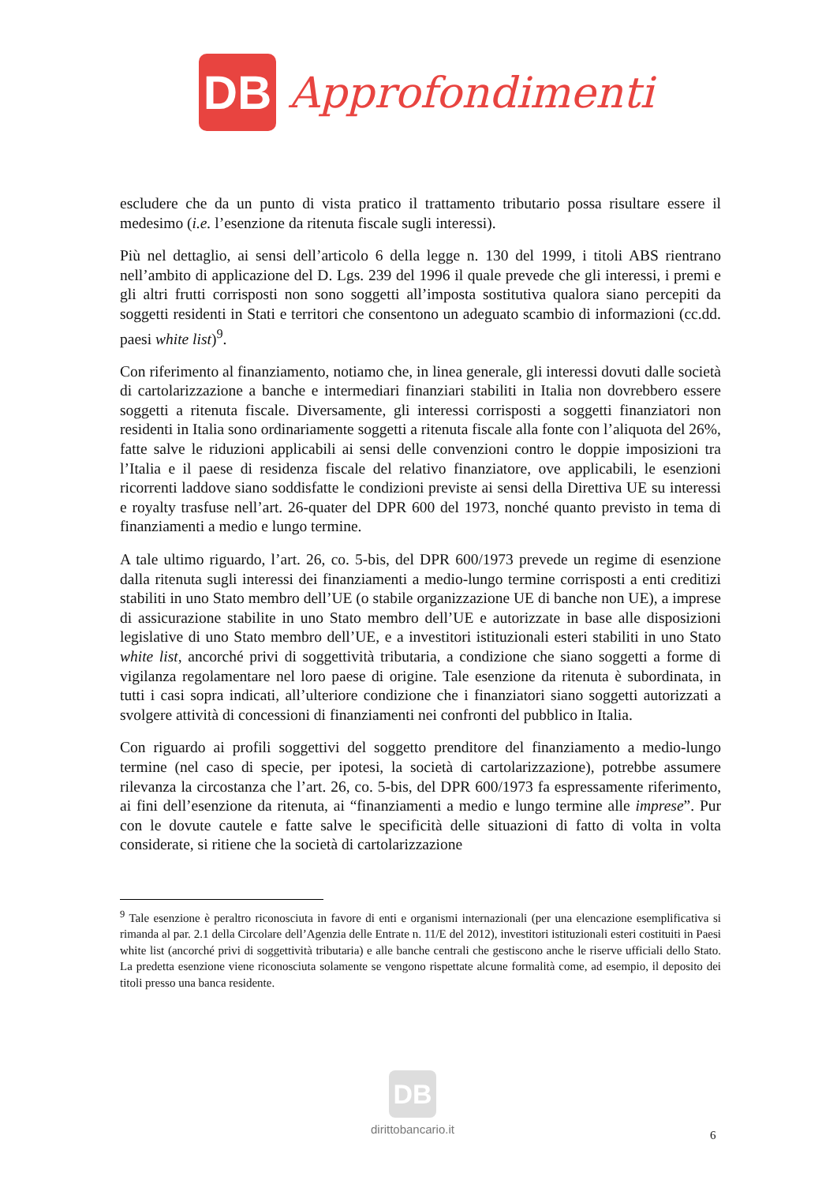DB
Approfondimenti
escludere che da un punto di vista pratico il trattamento tributario possa risultare essere il medesimo (i.e. l’esenzione da ritenuta fiscale sugli interessi).
Più nel dettaglio, ai sensi dell’articolo 6 della legge n. 130 del 1999, i titoli ABS rientrano nell’ambito di applicazione del D. Lgs. 239 del 1996 il quale prevede che gli interessi, i premi e gli altri frutti corrisposti non sono soggetti all’imposta sostitutiva qualora siano percepiti da soggetti residenti in Stati e territori che consentono un adeguato scambio di informazioni (cc.dd. paesi white list)<sup>9</sup>.
Con riferimento al finanziamento, notiamo che, in linea generale, gli interessi dovuti dalle società di cartolarizzazione a banche e intermediari finanziari stabiliti in Italia non dovrebbero essere soggetti a ritenuta fiscale. Diversamente, gli interessi corrisposti a soggetti finanziatori non residenti in Italia sono ordinariamente soggetti a ritenuta fiscale alla fonte con l’aliquota del 26%, fatte salve le riduzioni applicabili ai sensi delle convenzioni contro le doppie imposizioni tra l’Italia e il paese di residenza fiscale del relativo finanziatore, ove applicabili, le esenzioni ricorrenti laddove siano soddisfatte le condizioni previste ai sensi della Direttiva UE su interessi e royalty trasfuse nell’art. 26-quater del DPR 600 del 1973, nonché quanto previsto in tema di finanziamenti a medio e lungo termine.
A tale ultimo riguardo, l’art. 26, co. 5-bis, del DPR 600/1973 prevede un regime di esenzione dalla ritenuta sugli interessi dei finanziamenti a medio-lungo termine corrisposti a enti creditizi stabiliti in uno Stato membro dell’UE (o stabile organizzazione UE di banche non UE), a imprese di assicurazione stabilite in uno Stato membro dell’UE e autorizzate in base alle disposizioni legislative di uno Stato membro dell’UE, e a investitori istituzionali esteri stabiliti in uno Stato white list, ancorché privi di soggettività tributaria, a condizione che siano soggetti a forme di vigilanza regolamentare nel loro paese di origine. Tale esenzione da ritenuta è subordinata, in tutti i casi sopra indicati, all’ulteriore condizione che i finanziatori siano soggetti autorizzati a svolgere attività di concessioni di finanziamenti nei confronti del pubblico in Italia.
Con riguardo ai profili soggettivi del soggetto prenditore del finanziamento a medio-lungo termine (nel caso di specie, per ipotesi, la società di cartolarizzazione), potrebbe assumere rilevanza la circostanza che l’art. 26, co. 5-bis, del DPR 600/1973 fa espressamente riferimento, ai fini dell’esenzione da ritenuta, ai “finanziamenti a medio e lungo termine alle imprese”. Pur con le dovute cautele e fatte salve le specificità delle situazioni di fatto di volta in volta considerate, si ritiene che la società di cartolarizzazione
<sup>9</sup> Tale esenzione è peraltro riconosciuta in favore di enti e organismi internazionali (per una elencazione esemplificativa si rimanda al par. 2.1 della Circolare dell’Agenzia delle Entrate n. 11/E del 2012), investitori istituzionali esteri costituiti in Paesi white list (ancorché privi di soggettività tributaria) e alle banche centrali che gestiscono anche le riserve ufficiali dello Stato. La predetta esenzione viene riconosciuta solamente se vengono rispettate alcune formalità come, ad esempio, il deposito dei titoli presso una banca residente.
DB
dirittobancario.it
6